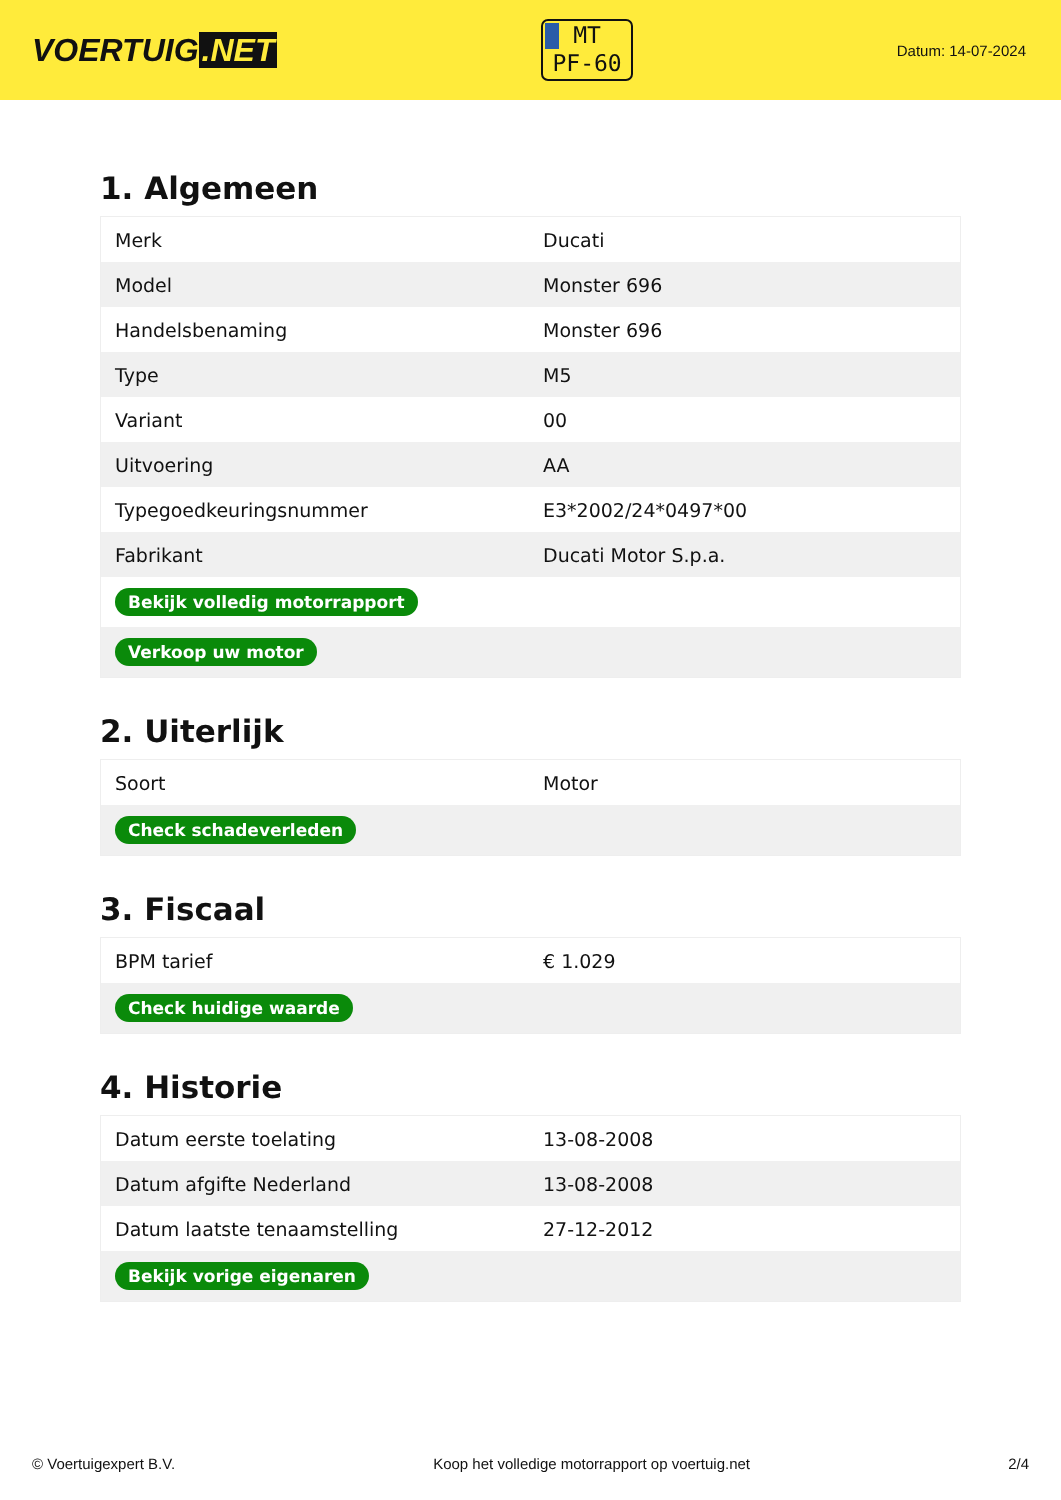VOERTUIG.NET
MT
PF-60
Datum: 14-07-2024
1. Algemeen
| Merk | Ducati |
| Model | Monster 696 |
| Handelsbenaming | Monster 696 |
| Type | M5 |
| Variant | 00 |
| Uitvoering | AA |
| Typegoedkeuringsnummer | E3*2002/24*0497*00 |
| Fabrikant | Ducati Motor S.p.a. |
| Bekijk volledig motorrapport | |
| Verkoop uw motor | |
2. Uiterlijk
| Soort | Motor |
| Check schadeverleden | |
3. Fiscaal
| BPM tarief | € 1.029 |
| Check huidige waarde | |
4. Historie
| Datum eerste toelating | 13-08-2008 |
| Datum afgifte Nederland | 13-08-2008 |
| Datum laatste tenaamstelling | 27-12-2012 |
| Bekijk vorige eigenaren | |
© Voertuigexpert B.V. Koop het volledige motorrapport op voertuig.net 2/4